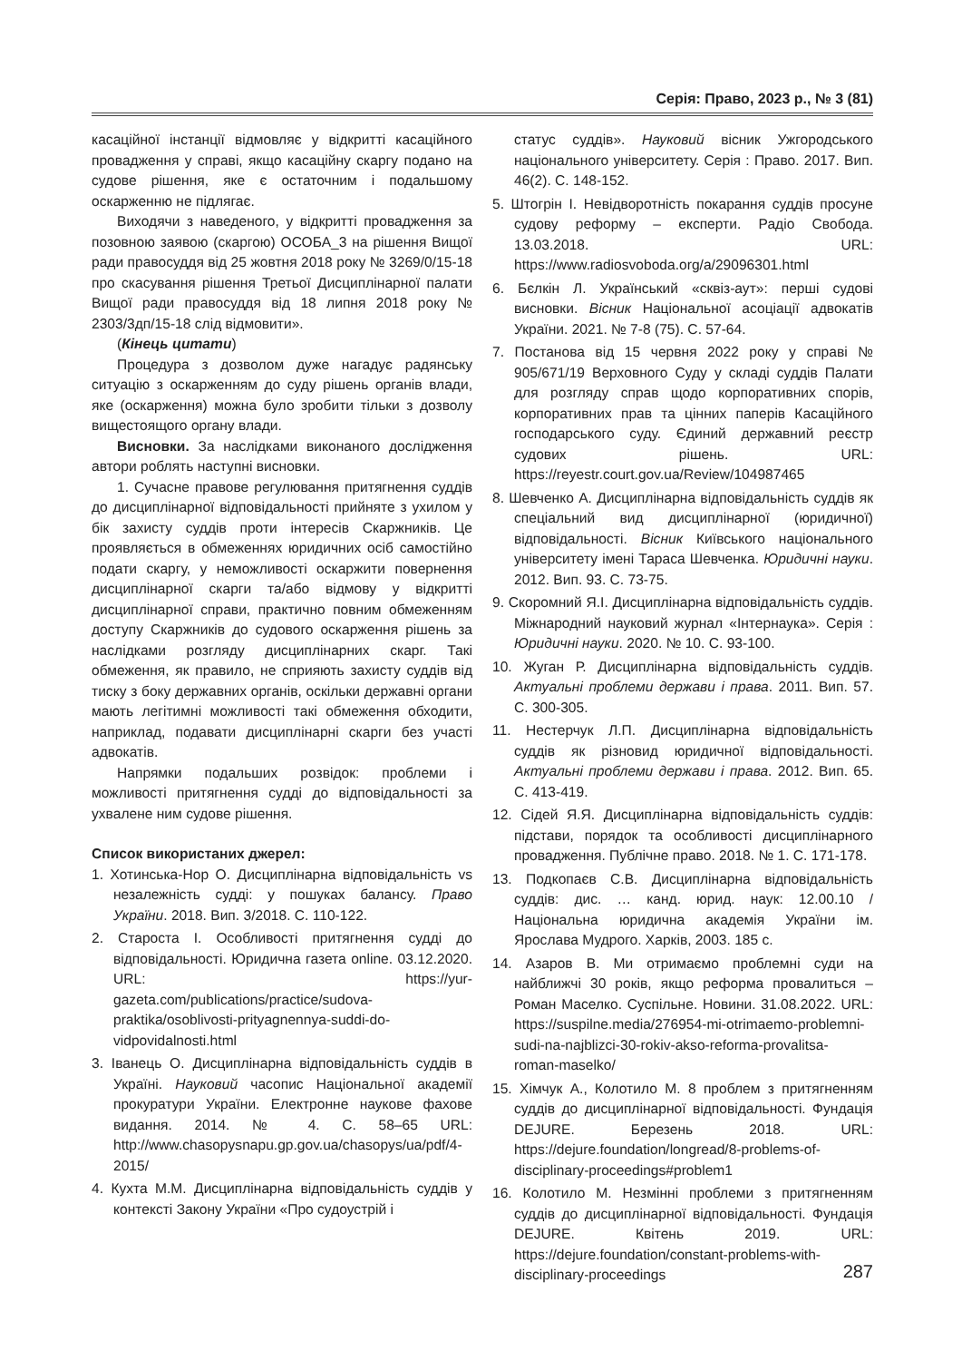Серія: Право, 2023 р., № 3 (81)
касаційної інстанції відмовляє у відкритті касаційного провадження у справі, якщо касаційну скаргу подано на судове рішення, яке є остаточним і подальшому оскарженню не підлягає.
Виходячи з наведеного, у відкритті провадження за позовною заявою (скаргою) ОСОБА_3 на рішення Вищої ради правосуддя від 25 жовтня 2018 року № 3269/0/15-18 про скасування рішення Третьої Дисциплінарної палати Вищої ради правосуддя від 18 липня 2018 року № 2303/3дп/15-18 слід відмовити».
(Кінець цитати)
Процедура з дозволом дуже нагадує радянську ситуацію з оскарженням до суду рішень органів влади, яке (оскарження) можна було зробити тільки з дозволу вищестоящого органу влади.
Висновки. За наслідками виконаного дослідження автори роблять наступні висновки.
1. Сучасне правове регулювання притягнення суддів до дисциплінарної відповідальності прийняте з ухилом у бік захисту суддів проти інтересів Скаржників. Це проявляється в обмеженнях юридичних осіб самостійно подати скаргу, у неможливості оскаржити повернення дисциплінарної скарги та/або відмову у відкритті дисциплінарної справи, практично повним обмеженням доступу Скаржників до судового оскарження рішень за наслідками розгляду дисциплінарних скарг. Такі обмеження, як правило, не сприяють захисту суддів від тиску з боку державних органів, оскільки державні органи мають легітимні можливості такі обмеження обходити, наприклад, подавати дисциплінарні скарги без участі адвокатів.
Напрямки подальших розвідок: проблеми і можливості притягнення судді до відповідальності за ухвалене ним судове рішення.
Список використаних джерел:
1. Хотинська-Нор О. Дисциплінарна відповідальність vs незалежність судді: у пошуках балансу. Право України. 2018. Вип. 3/2018. С. 110-122.
2. Староста І. Особливості притягнення судді до відповідальності. Юридична газета online. 03.12.2020. URL: https://yur-gazeta.com/publications/practice/sudova-praktika/osoblivosti-prityagnennya-suddi-do-vidpovidalnosti.html
3. Іванець О. Дисциплінарна відповідальність суддів в Україні. Науковий часопис Національної академії прокуратури України. Електронне наукове фахове видання. 2014. № 4. С. 58–65 URL: http://www.chasopysnapu.gp.gov.ua/chasopys/ua/pdf/4-2015/
4. Кухта М.М. Дисциплінарна відповідальність суддів у контексті Закону України «Про судоустрій і
статус суддів». Науковий вісник Ужгородського національного університету. Серія : Право. 2017. Вип. 46(2). С. 148-152.
5. Штогрін І. Невідворотність покарання суддів просуне судову реформу – експерти. Радіо Свобода. 13.03.2018. URL: https://www.radiosvoboda.org/a/29096301.html
6. Бєлкін Л. Український «сквіз-аут»: перші судові висновки. Вісник Національної асоціації адвокатів України. 2021. № 7-8 (75). С. 57-64.
7. Постанова від 15 червня 2022 року у справі № 905/671/19 Верховного Суду у складі суддів Палати для розгляду справ щодо корпоративних спорів, корпоративних прав та цінних паперів Касаційного господарського суду. Єдиний державний реєстр судових рішень. URL: https://reyestr.court.gov.ua/Review/104987465
8. Шевченко А. Дисциплінарна відповідальність суддів як спеціальний вид дисциплінарної (юридичної) відповідальності. Вісник Київського національного університету імені Тараса Шевченка. Юридичні науки. 2012. Вип. 93. С. 73-75.
9. Скоромний Я.І. Дисциплінарна відповідальність суддів. Міжнародний науковий журнал «Інтернаука». Серія : Юридичні науки. 2020. № 10. С. 93-100.
10. Жуган Р. Дисциплінарна відповідальність суддів. Актуальні проблеми держави і права. 2011. Вип. 57. С. 300-305.
11. Нестерчук Л.П. Дисциплінарна відповідальність суддів як різновид юридичної відповідальності. Актуальні проблеми держави і права. 2012. Вип. 65. С. 413-419.
12. Сідей Я.Я. Дисциплінарна відповідальність суддів: підстави, порядок та особливості дисциплінарного провадження. Публічне право. 2018. № 1. С. 171-178.
13. Подкопаєв С.В. Дисциплінарна відповідальність суддів: дис. … канд. юрид. наук: 12.00.10 / Національна юридична академія України ім. Ярослава Мудрого. Харків, 2003. 185 с.
14. Азаров В. Ми отримаємо проблемні суди на найближчі 30 років, якщо реформа провалиться – Роман Маселко. Суспільне. Новини. 31.08.2022. URL: https://suspilne.media/276954-mi-otrimaemo-problemni-sudi-na-najblizci-30-rokiv-akso-reforma-provalitsa-roman-maselko/
15. Хімчук А., Колотило М. 8 проблем з притягненням суддів до дисциплінарної відповідальності. Фундація DEJURE. Березень 2018. URL: https://dejure.foundation/longread/8-problems-of-disciplinary-proceedings#problem1
16. Колотило М. Незмінні проблеми з притягненням суддів до дисциплінарної відповідальності. Фундація DEJURE. Квітень 2019. URL: https://dejure.foundation/constant-problems-with-disciplinary-proceedings
287